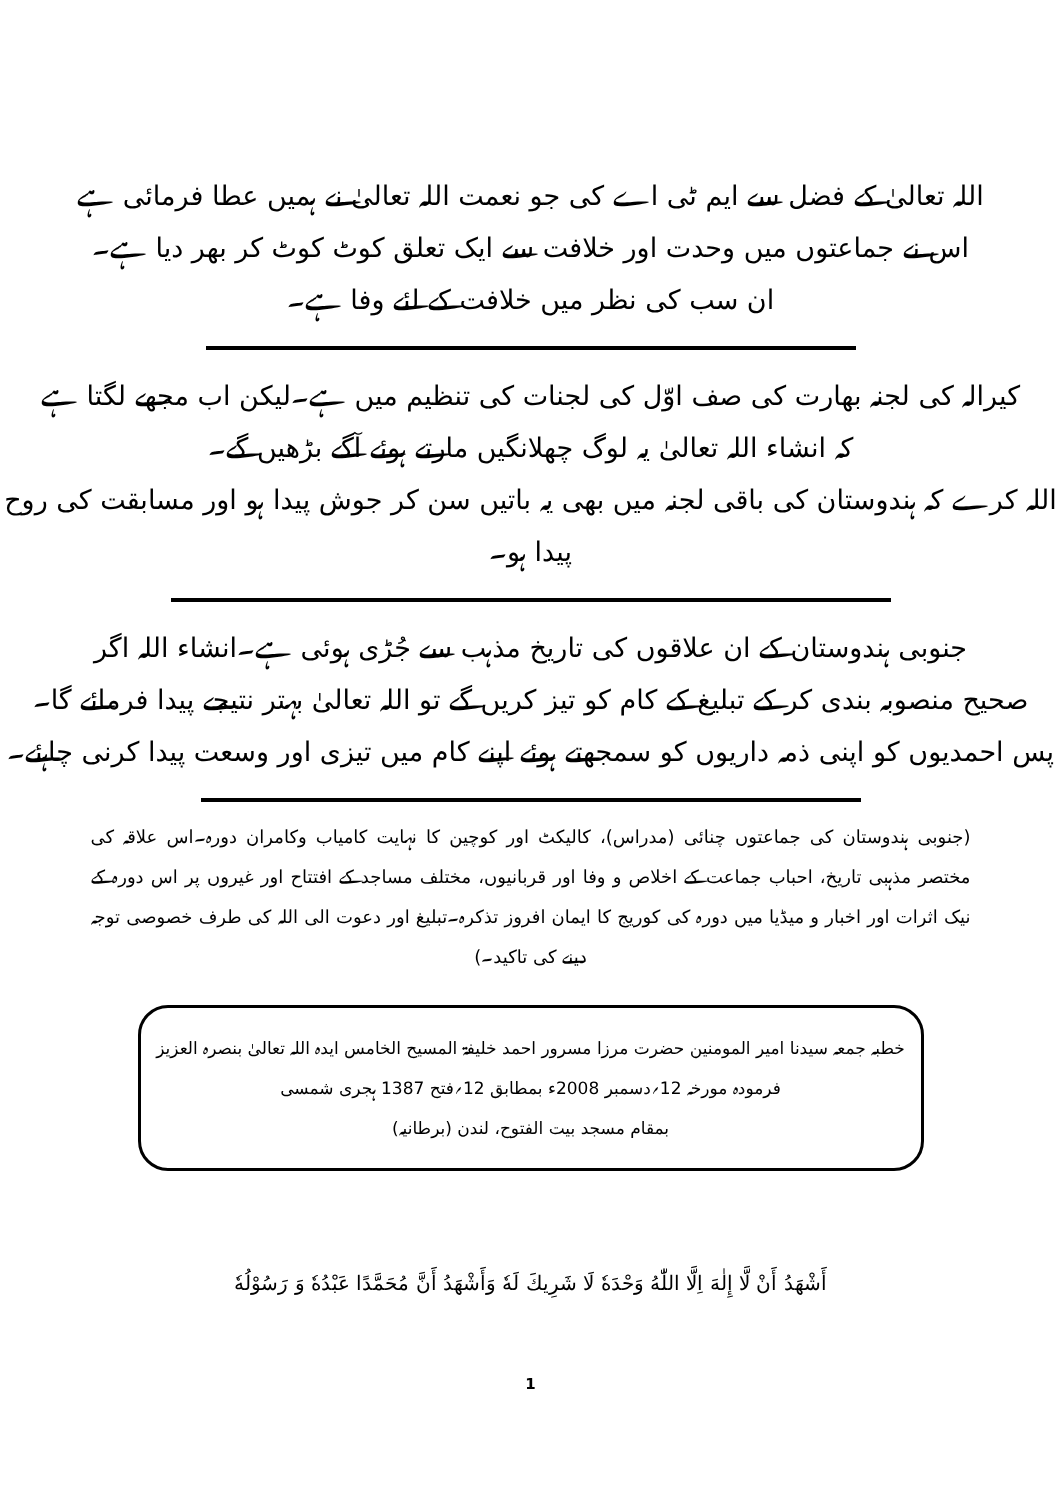اللہ تعالیٰ کے فضل سے ایم ٹی اے کی جو نعمت اللہ تعالیٰ نے ہمیں عطا فرمائی ہے
اس نے جماعتوں میں وحدت اور خلافت سے ایک تعلق کوٹ کوٹ کر بھر دیا ہے۔
ان سب کی نظر میں خلافت کے لئے وفا ہے۔
کیرالہ کی لجنہ بھارت کی صف اوّل کی لجنات کی تنظیم میں ہے۔لیکن اب مجھے لگتا ہے
کہ انشاء اللہ تعالیٰ یہ لوگ چھلانگیں مارتے ہوئے آگے بڑھیں گے۔
اللہ کرے کہ ہندوستان کی باقی لجنہ میں بھی یہ باتیں سن کر جوش پیدا ہو اور مسابقت کی روح پیدا ہو۔
جنوبی ہندوستان کے ان علاقوں کی تاریخ مذہب سے جُڑی ہوئی ہے۔انشاء اللہ اگر
صحیح منصوبہ بندی کر کے تبلیغ کے کام کو تیز کریں گے تو اللہ تعالیٰ بہتر نتیجے پیدا فرمائے گا۔
پس احمدیوں کو اپنی ذمہ داریوں کو سمجھتے ہوئے اپنے کام میں تیزی اور وسعت پیدا کرنی چاہئے۔
(جنوبی ہندوستان کی جماعتوں چنائی (مدراس)، کالیکٹ اور کوچین کا نہایت کامیاب وکامران دورہ۔اس علاقہ کی مختصر مذہبی تاریخ، احباب جماعت کے اخلاص و وفا اور قربانیوں، مختلف مساجد کے افتتاح اور غیروں پر اس دورہ کے نیک اثرات اور اخبار و میڈیا میں دورہ کی کوریج کا ایمان افروز تذکرہ۔تبلیغ اور دعوت الی اللہ کی طرف خصوصی توجہ دینے کی تاکید۔)
خطبہ جمعہ سیدنا امیر المومنین حضرت مرزا مسرور احمد خلیفۃ المسیح الخامس ایدہ اللہ تعالیٰ بنصرہ العزیز
فرمودہ مورخہ 12؍دسمبر 2008ء بمطابق 12؍فتح 1387 ہجری شمسی
بمقام مسجد بیت الفتوح، لندن (برطانیہ)
أَشْهَدُ أَنْ لَّا إِلٰهَ اِلَّا اللّٰهُ وَحْدَهٗ لَا شَرِيكَ لَهٗ وَأَشْهَدُ أَنَّ مُحَمَّدًا عَبْدُهٗ وَ رَسُوْلُهٗ
1